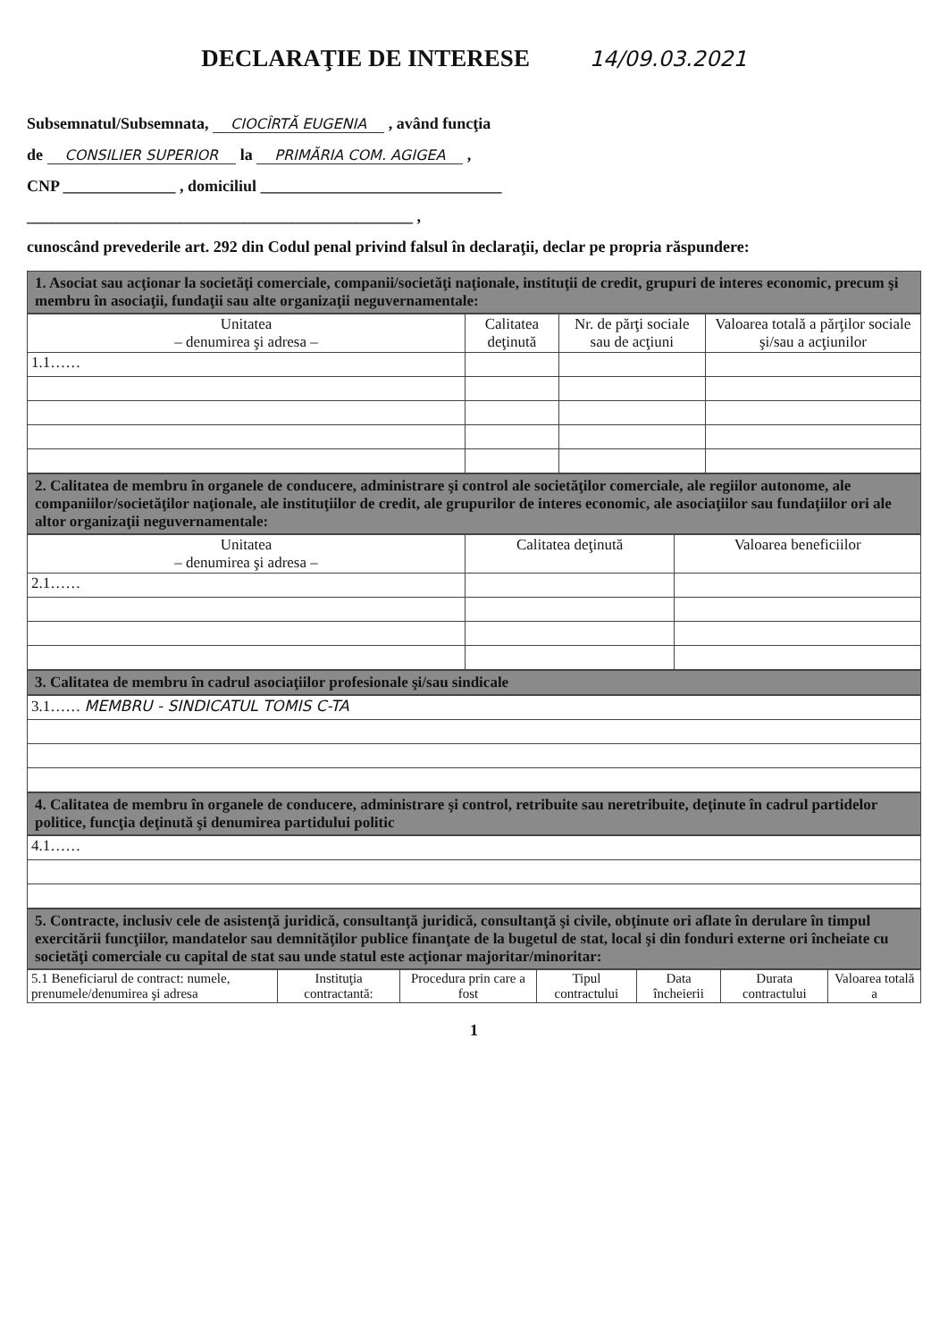DECLARAŢIE DE INTERESE 14/09.03.2021
Subsemnatul/Subsemnata, CIOCÎRTĂ EUGENIA , având funcţia
de CONSILIER SUPERIOR la PRIMĂRIA COM. AGIGEA ,
CNP ______________ , domiciliul ______________________________
________________________________________________ ,
cunoscând prevederile art. 292 din Codul penal privind falsul în declaraţii, declar pe propria răspundere:
1. Asociat sau acţionar la societăţi comerciale, companii/societăţi naţionale, instituţii de credit, grupuri de interes economic, precum şi membru în asociaţii, fundaţii sau alte organizaţii neguvernamentale:
| Unitatea – denumirea şi adresa – | Calitatea deţinută | Nr. de părţi sociale sau de acţiuni | Valoarea totală a părţilor sociale şi/sau a acţiunilor |
| --- | --- | --- | --- |
| 1.1…… | | | |
2. Calitatea de membru în organele de conducere, administrare şi control ale societăţilor comerciale, ale regiilor autonome, ale companiilor/societăţilor naţionale, ale instituţiilor de credit, ale grupurilor de interes economic, ale asociaţiilor sau fundaţiilor ori ale altor organizaţii neguvernamentale:
| Unitatea – denumirea şi adresa – | Calitatea deţinută | Valoarea beneficiilor |
| --- | --- | --- |
| 2.1…… | | |
3. Calitatea de membru în cadrul asociaţiilor profesionale şi/sau sindicale
| 3.1…… MEMBRU - SINDICATUL TOMIS C-TA |
4. Calitatea de membru în organele de conducere, administrare şi control, retribuite sau neretribuite, deţinute în cadrul partidelor politice, funcţia deţinută şi denumirea partidului politic
| 4.1…… |
5. Contracte, inclusiv cele de asistenţă juridică, consultanţă juridică, consultanţă şi civile, obţinute ori aflate în derulare în timpul exercitării funcţiilor, mandatelor sau demnităţilor publice finanţate de la bugetul de stat, local şi din fonduri externe ori încheiate cu societăţi comerciale cu capital de stat sau unde statul este acţionar majoritar/minoritar:
| 5.1 Beneficiarul de contract: numele, prenumele/denumirea şi adresa | Instituţia contractantă: | Procedura prin care a fost | Tipul contractului | Data încheierii | Durata contractului | Valoarea totală a |
| --- | --- | --- | --- | --- | --- | --- |
1